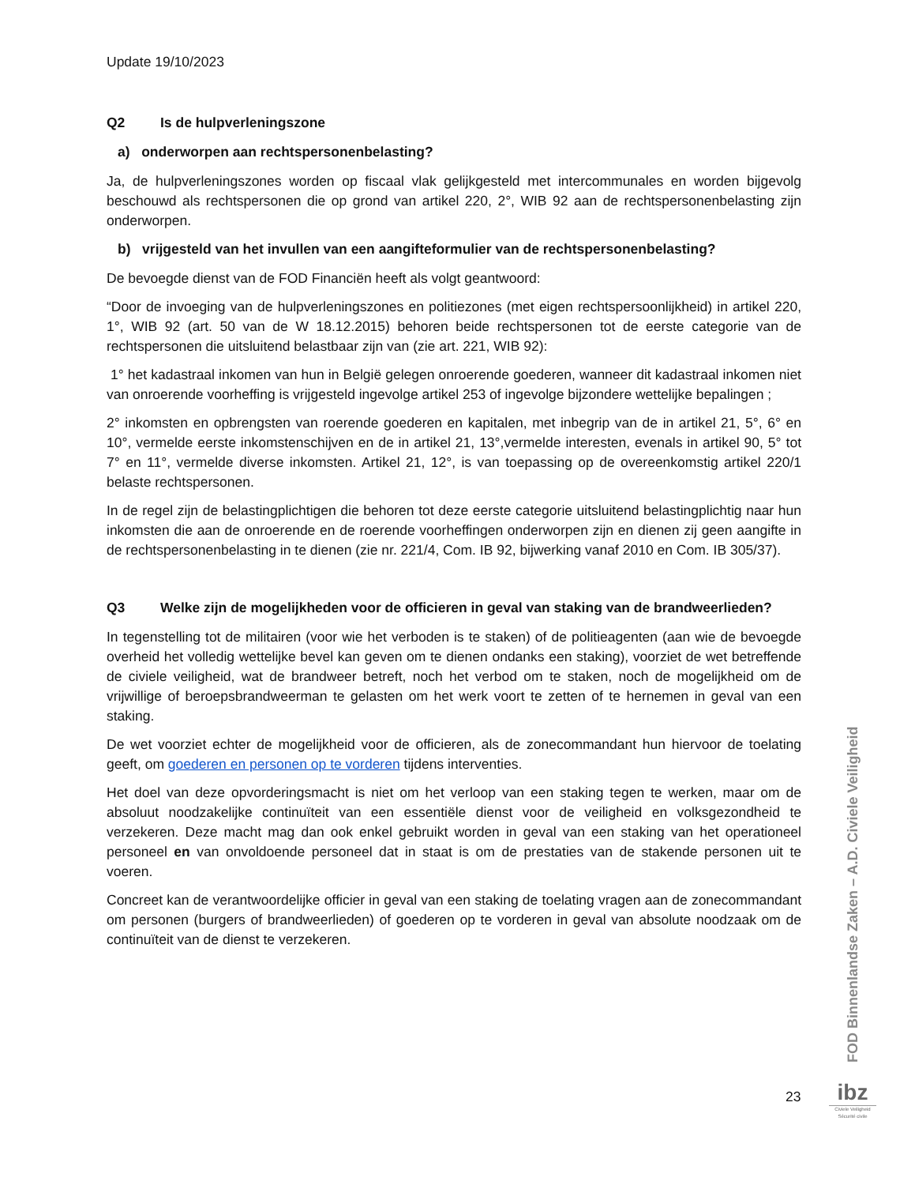Update 19/10/2023
Q2 Is de hulpverleningszone
a) onderworpen aan rechtspersonenbelasting?
Ja, de hulpverleningszones worden op fiscaal vlak gelijkgesteld met intercommunales en worden bijgevolg beschouwd als rechtspersonen die op grond van artikel 220, 2°, WIB 92 aan de rechtspersonenbelasting zijn onderworpen.
b) vrijgesteld van het invullen van een aangifteformulier van de rechtspersonenbelasting?
De bevoegde dienst van de FOD Financiën heeft als volgt geantwoord:
“Door de invoeging van de hulpverleningszones en politiezones (met eigen rechtspersoonlijkheid) in artikel 220, 1°, WIB 92 (art. 50 van de W 18.12.2015) behoren beide rechtspersonen tot de eerste categorie van de rechtspersonen die uitsluitend belastbaar zijn van (zie art. 221, WIB 92):
1° het kadastraal inkomen van hun in België gelegen onroerende goederen, wanneer dit kadastraal inkomen niet van onroerende voorheffing is vrijgesteld ingevolge artikel 253 of ingevolge bijzondere wettelijke bepalingen ;
2° inkomsten en opbrengsten van roerende goederen en kapitalen, met inbegrip van de in artikel 21, 5°, 6° en 10°, vermelde eerste inkomstenschijven en de in artikel 21, 13°,vermelde interesten, evenals in artikel 90, 5° tot 7° en 11°, vermelde diverse inkomsten. Artikel 21, 12°, is van toepassing op de overeenkomstig artikel 220/1 belaste rechtspersonen.
In de regel zijn de belastingplichtigen die behoren tot deze eerste categorie uitsluitend belastingplichtig naar hun inkomsten die aan de onroerende en de roerende voorheffingen onderworpen zijn en dienen zij geen aangifte in de rechtspersonenbelasting in te dienen (zie nr. 221/4, Com. IB 92, bijwerking vanaf 2010 en Com. IB 305/37).
Q3 Welke zijn de mogelijkheden voor de officieren in geval van staking van de brandweerlieden?
In tegenstelling tot de militairen (voor wie het verboden is te staken) of de politieagenten (aan wie de bevoegde overheid het volledig wettelijke bevel kan geven om te dienen ondanks een staking), voorziet de wet betreffende de civiele veiligheid, wat de brandweer betreft, noch het verbod om te staken, noch de mogelijkheid om de vrijwillige of beroepsbrandweerman te gelasten om het werk voort te zetten of te hernemen in geval van een staking.
De wet voorziet echter de mogelijkheid voor de officieren, als de zonecommandant hun hiervoor de toelating geeft, om goederen en personen op te vorderen tijdens interventies.
Het doel van deze opvorderingsmacht is niet om het verloop van een staking tegen te werken, maar om de absoluut noodzakelijke continuïteit van een essentiële dienst voor de veiligheid en volksgezondheid te verzekeren. Deze macht mag dan ook enkel gebruikt worden in geval van een staking van het operationeel personeel en van onvoldoende personeel dat in staat is om de prestaties van de stakende personen uit te voeren.
Concreet kan de verantwoordelijke officier in geval van een staking de toelating vragen aan de zonecommandant om personen (burgers of brandweerlieden) of goederen op te vorderen in geval van absolute noodzaak om de continuïteit van de dienst te verzekeren.
FOD Binnenlandse Zaken – A.D. Civiele Veiligheid
23
ibz
Civiele Veiligheid
Sécurité civile